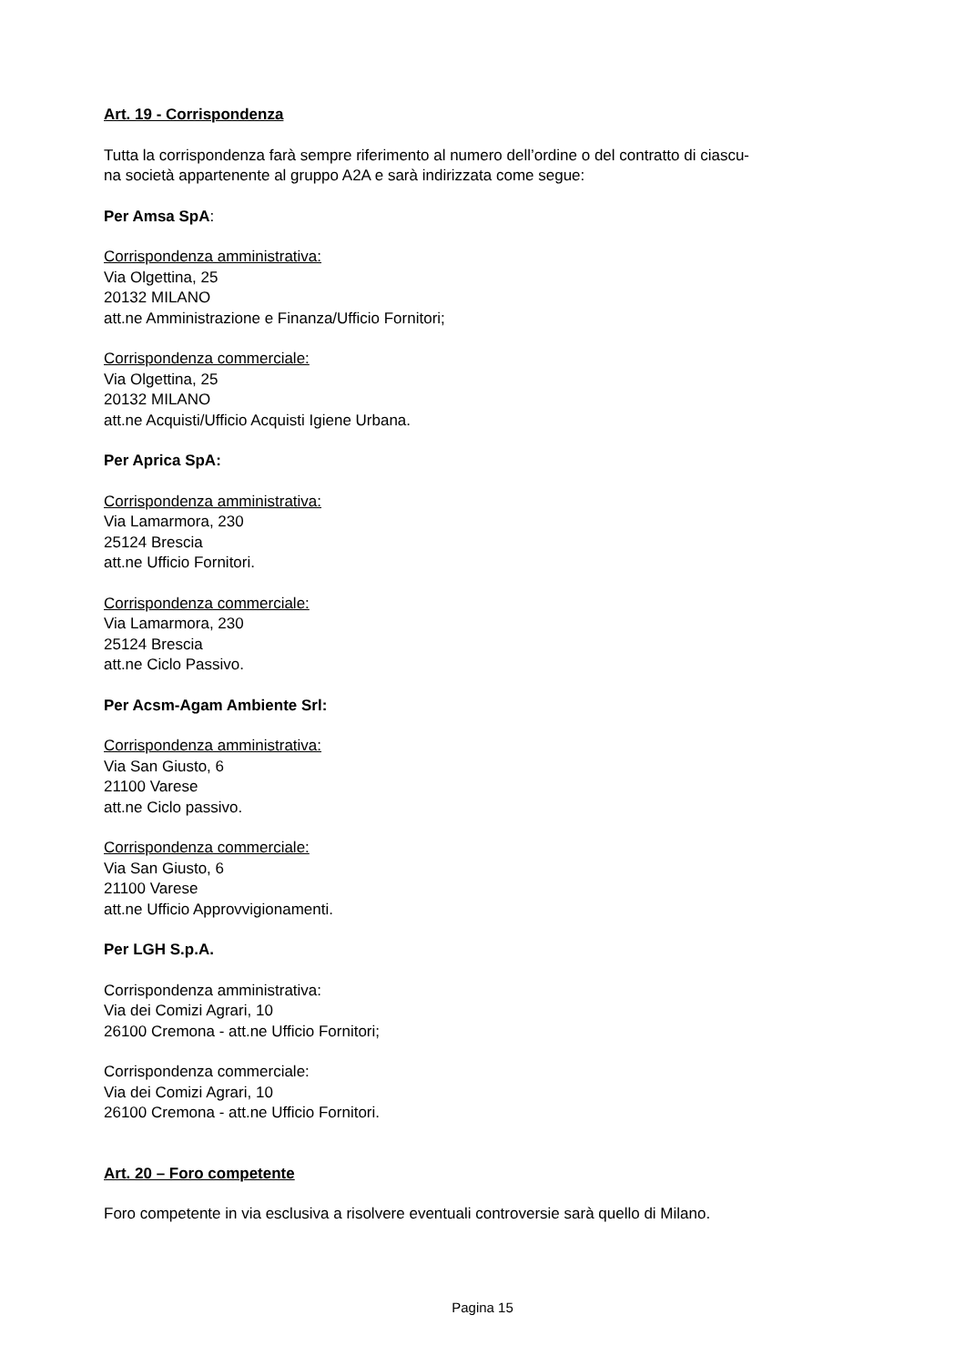Art. 19 - Corrispondenza
Tutta la corrispondenza farà sempre riferimento al numero dell’ordine o del contratto di ciascu-
na società appartenente al gruppo A2A e sarà indirizzata come segue:
Per Amsa SpA:
Corrispondenza amministrativa:
Via Olgettina, 25
20132 MILANO
att.ne Amministrazione e Finanza/Ufficio Fornitori;
Corrispondenza commerciale:
Via Olgettina, 25
20132 MILANO
att.ne Acquisti/Ufficio Acquisti Igiene Urbana.
Per Aprica SpA:
Corrispondenza amministrativa:
Via Lamarmora, 230
25124 Brescia
att.ne Ufficio Fornitori.
Corrispondenza commerciale:
Via Lamarmora, 230
25124 Brescia
att.ne Ciclo Passivo.
Per Acsm-Agam Ambiente Srl:
Corrispondenza amministrativa:
Via San Giusto, 6
21100 Varese
att.ne Ciclo passivo.
Corrispondenza commerciale:
Via San Giusto, 6
21100 Varese
att.ne Ufficio Approvvigionamenti.
Per LGH S.p.A.
Corrispondenza amministrativa:
Via dei Comizi Agrari, 10
26100 Cremona - att.ne Ufficio Fornitori;
Corrispondenza commerciale:
Via dei Comizi Agrari, 10
26100 Cremona - att.ne Ufficio Fornitori.
Art. 20 – Foro competente
Foro competente in via esclusiva a risolvere eventuali controversie sarà quello di Milano.
Pagina 15